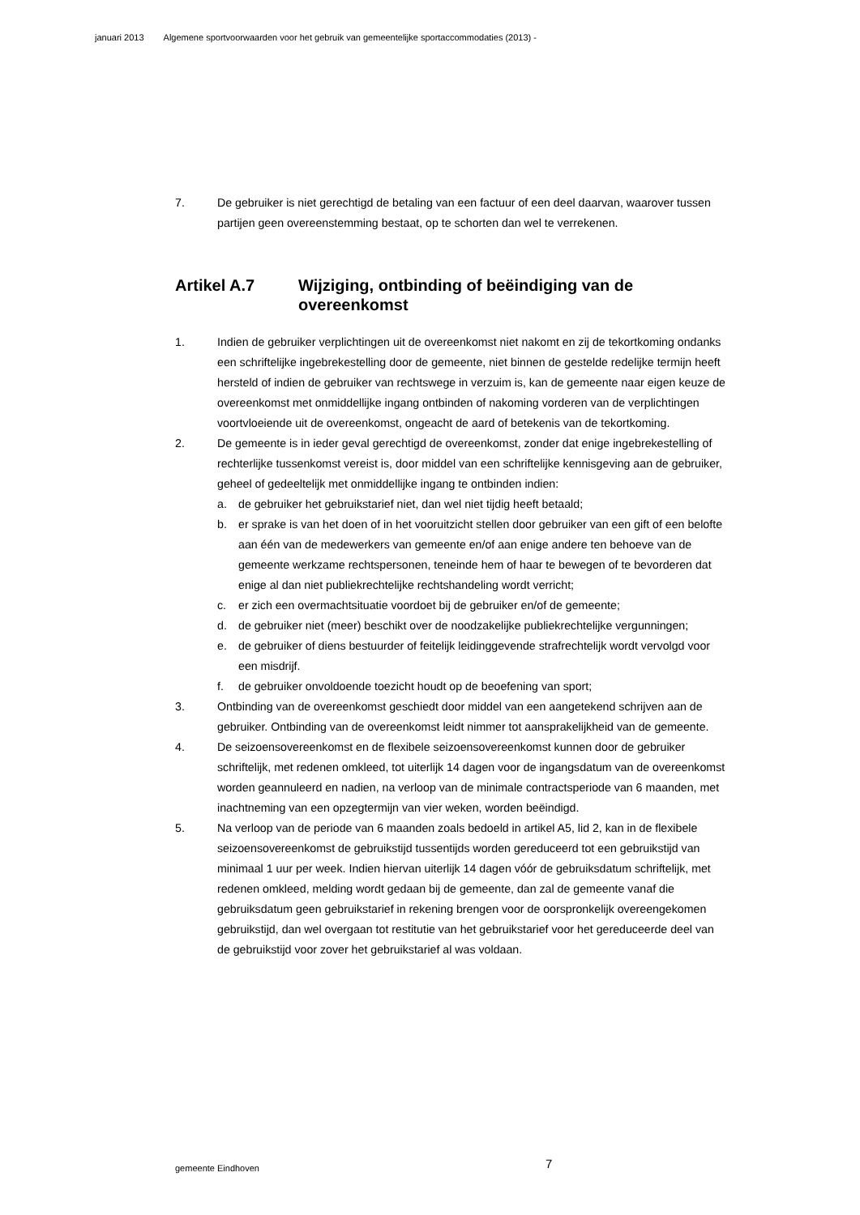januari 2013 Algemene sportvoorwaarden voor het gebruik van gemeentelijke sportaccommodaties (2013) -
7. De gebruiker is niet gerechtigd de betaling van een factuur of een deel daarvan, waarover tussen partijen geen overeenstemming bestaat, op te schorten dan wel te verrekenen.
Artikel A.7 Wijziging, ontbinding of beëindiging van de overeenkomst
1. Indien de gebruiker verplichtingen uit de overeenkomst niet nakomt en zij de tekortkoming ondanks een schriftelijke ingebrekestelling door de gemeente, niet binnen de gestelde redelijke termijn heeft hersteld of indien de gebruiker van rechtswege in verzuim is, kan de gemeente naar eigen keuze de overeenkomst met onmiddellijke ingang ontbinden of nakoming vorderen van de verplichtingen voortvloeiende uit de overeenkomst, ongeacht de aard of betekenis van de tekortkoming.
2. De gemeente is in ieder geval gerechtigd de overeenkomst, zonder dat enige ingebrekestelling of rechterlijke tussenkomst vereist is, door middel van een schriftelijke kennisgeving aan de gebruiker, geheel of gedeeltelijk met onmiddellijke ingang te ontbinden indien:
a. de gebruiker het gebruikstarief niet, dan wel niet tijdig heeft betaald;
b. er sprake is van het doen of in het vooruitzicht stellen door gebruiker van een gift of een belofte aan één van de medewerkers van gemeente en/of aan enige andere ten behoeve van de gemeente werkzame rechtspersonen, teneinde hem of haar te bewegen of te bevorderen dat enige al dan niet publiekrechtelijke rechtshandeling wordt verricht;
c. er zich een overmachtsituatie voordoet bij de gebruiker en/of de gemeente;
d. de gebruiker niet (meer) beschikt over de noodzakelijke publiekrechtelijke vergunningen;
e. de gebruiker of diens bestuurder of feitelijk leidinggevende strafrechtelijk wordt vervolgd voor een misdrijf.
f. de gebruiker onvoldoende toezicht houdt op de beoefening van sport;
3. Ontbinding van de overeenkomst geschiedt door middel van een aangetekend schrijven aan de gebruiker. Ontbinding van de overeenkomst leidt nimmer tot aansprakelijkheid van de gemeente.
4. De seizoensovereenkomst en de flexibele seizoensovereenkomst kunnen door de gebruiker schriftelijk, met redenen omkleed, tot uiterlijk 14 dagen voor de ingangsdatum van de overeenkomst worden geannuleerd en nadien, na verloop van de minimale contractsperiode van 6 maanden, met inachtneming van een opzegtermijn van vier weken, worden beëindigd.
5. Na verloop van de periode van 6 maanden zoals bedoeld in artikel A5, lid 2, kan in de flexibele seizoensovereenkomst de gebruikstijd tussentijds worden gereduceerd tot een gebruikstijd van minimaal 1 uur per week. Indien hiervan uiterlijk 14 dagen vóór de gebruiksdatum schriftelijk, met redenen omkleed, melding wordt gedaan bij de gemeente, dan zal de gemeente vanaf die gebruiksdatum geen gebruikstarief in rekening brengen voor de oorspronkelijk overeengekomen gebruikstijd, dan wel overgaan tot restitutie van het gebruikstarief voor het gereduceerde deel van de gebruikstijd voor zover het gebruikstarief al was voldaan.
gemeente Eindhoven 7